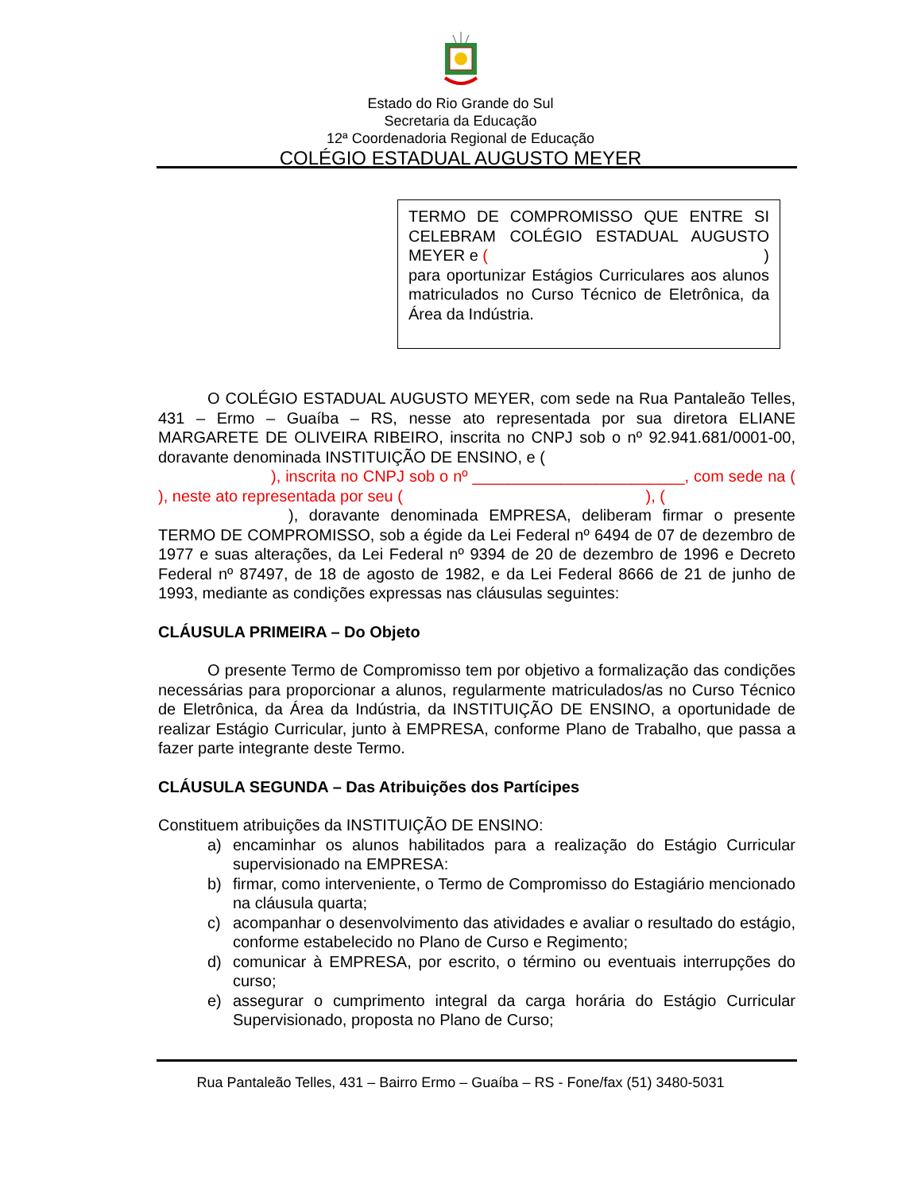Estado do Rio Grande do Sul
Secretaria da Educação
12ª Coordenadoria Regional de Educação
COLÉGIO ESTADUAL AUGUSTO MEYER
TERMO DE COMPROMISSO QUE ENTRE SI CELEBRAM COLÉGIO ESTADUAL AUGUSTO MEYER e ( )
para oportunizar Estágios Curriculares aos alunos matriculados no Curso Técnico de Eletrônica, da Área da Indústria.
O COLÉGIO ESTADUAL AUGUSTO MEYER, com sede na Rua Pantaleão Telles, 431 – Ermo – Guaíba – RS, nesse ato representada por sua diretora ELIANE MARGARETE DE OLIVEIRA RIBEIRO, inscrita no CNPJ sob o nº 92.941.681/0001-00, doravante denominada INSTITUIÇÃO DE ENSINO, e (
), inscrita no CNPJ sob o nº ________________________, com sede na ( ), neste ato representada por seu ( ), (
), doravante denominada EMPRESA, deliberam firmar o presente TERMO DE COMPROMISSO, sob a égide da Lei Federal nº 6494 de 07 de dezembro de 1977 e suas alterações, da Lei Federal nº 9394 de 20 de dezembro de 1996 e Decreto Federal nº 87497, de 18 de agosto de 1982, e da Lei Federal 8666 de 21 de junho de 1993, mediante as condições expressas nas cláusulas seguintes:
CLÁUSULA PRIMEIRA – Do Objeto
O presente Termo de Compromisso tem por objetivo a formalização das condições necessárias para proporcionar a alunos, regularmente matriculados/as no Curso Técnico de Eletrônica, da Área da Indústria, da INSTITUIÇÃO DE ENSINO, a oportunidade de realizar Estágio Curricular, junto à EMPRESA, conforme Plano de Trabalho, que passa a fazer parte integrante deste Termo.
CLÁUSULA SEGUNDA – Das Atribuições dos Partícipes
Constituem atribuições da INSTITUIÇÃO DE ENSINO:
a) encaminhar os alunos habilitados para a realização do Estágio Curricular supervisionado na EMPRESA:
b) firmar, como interveniente, o Termo de Compromisso do Estagiário mencionado na cláusula quarta;
c) acompanhar o desenvolvimento das atividades e avaliar o resultado do estágio, conforme estabelecido no Plano de Curso e Regimento;
d) comunicar à EMPRESA, por escrito, o término ou eventuais interrupções do curso;
e) assegurar o cumprimento integral da carga horária do Estágio Curricular Supervisionado, proposta no Plano de Curso;
Rua Pantaleão Telles, 431 – Bairro Ermo – Guaíba – RS - Fone/fax (51) 3480-5031